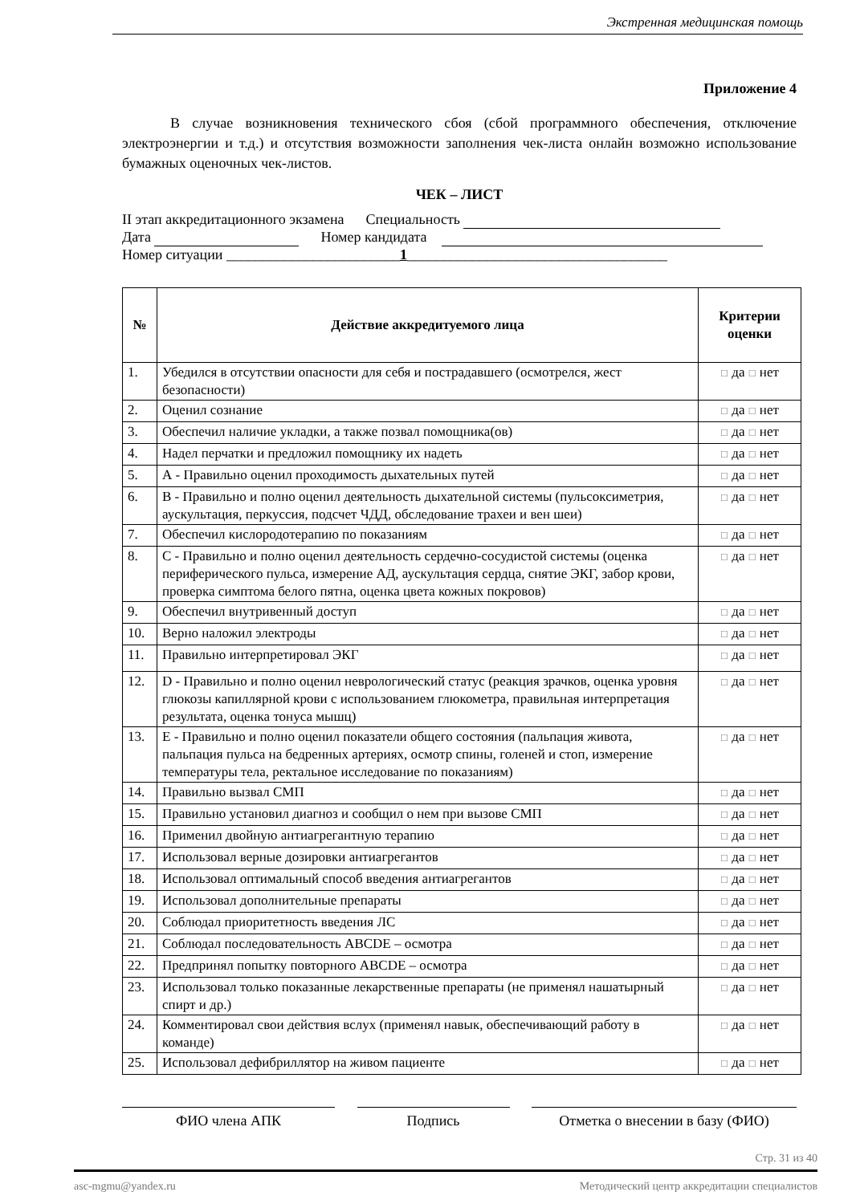Экстренная медицинская помощь
Приложение 4
В случае возникновения технического сбоя (сбой программного обеспечения, отключение электроэнергии и т.д.) и отсутствия возможности заполнения чек-листа онлайн возможно использование бумажных оценочных чек-листов.
ЧЕК – ЛИСТ
II этап аккредитационного экзамена Специальность
Дата Номер кандидата
Номер ситуации ________________________1____________________________________
| № | Действие аккредитуемого лица | Критерии оценки |
| --- | --- | --- |
| 1. | Убедился в отсутствии опасности для себя и пострадавшего (осмотрелся, жест безопасности) | ☐ да ☐ нет |
| 2. | Оценил сознание | ☐ да ☐ нет |
| 3. | Обеспечил наличие укладки, а также позвал помощника(ов) | ☐ да ☐ нет |
| 4. | Надел перчатки и предложил помощнику их надеть | ☐ да ☐ нет |
| 5. | А - Правильно оценил проходимость дыхательных путей | ☐ да ☐ нет |
| 6. | В - Правильно и полно оценил деятельность дыхательной системы (пульсоксиметрия, аускультация, перкуссия, подсчет ЧДД, обследование трахеи и вен шеи) | ☐ да ☐ нет |
| 7. | Обеспечил кислородотерапию по показаниям | ☐ да ☐ нет |
| 8. | С - Правильно и полно оценил деятельность сердечно-сосудистой системы (оценка периферического пульса, измерение АД, аускультация сердца, снятие ЭКГ, забор крови, проверка симптома белого пятна, оценка цвета кожных покровов) | ☐ да ☐ нет |
| 9. | Обеспечил внутривенный доступ | ☐ да ☐ нет |
| 10. | Верно наложил электроды | ☐ да ☐ нет |
| 11. | Правильно интерпретировал ЭКГ | ☐ да ☐ нет |
| 12. | D - Правильно и полно оценил неврологический статус (реакция зрачков, оценка уровня глюкозы капиллярной крови с использованием глюкометра, правильная интерпретация результата, оценка тонуса мышц) | ☐ да ☐ нет |
| 13. | Е - Правильно и полно оценил показатели общего состояния (пальпация живота, пальпация пульса на бедренных артериях, осмотр спины, голеней и стоп, измерение температуры тела, ректальное исследование по показаниям) | ☐ да ☐ нет |
| 14. | Правильно вызвал СМП | ☐ да ☐ нет |
| 15. | Правильно установил диагноз и сообщил о нем при вызове СМП | ☐ да ☐ нет |
| 16. | Применил двойную антиагрегантную терапию | ☐ да ☐ нет |
| 17. | Использовал верные дозировки антиагрегантов | ☐ да ☐ нет |
| 18. | Использовал оптимальный способ введения антиагрегантов | ☐ да ☐ нет |
| 19. | Использовал дополнительные препараты | ☐ да ☐ нет |
| 20. | Соблюдал приоритетность введения ЛС | ☐ да ☐ нет |
| 21. | Соблюдал последовательность ABCDE – осмотра | ☐ да ☐ нет |
| 22. | Предпринял попытку повторного ABCDE – осмотра | ☐ да ☐ нет |
| 23. | Использовал только показанные лекарственные препараты (не применял нашатырный спирт и др.) | ☐ да ☐ нет |
| 24. | Комментировал свои действия вслух (применял навык, обеспечивающий работу в команде) | ☐ да ☐ нет |
| 25. | Использовал дефибриллятор на живом пациенте | ☐ да ☐ нет |
ФИО члена АПК Подпись Отметка о внесении в базу (ФИО)
Стр. 31 из 40
asc-mgmu@yandex.ru Методический центр аккредитации специалистов